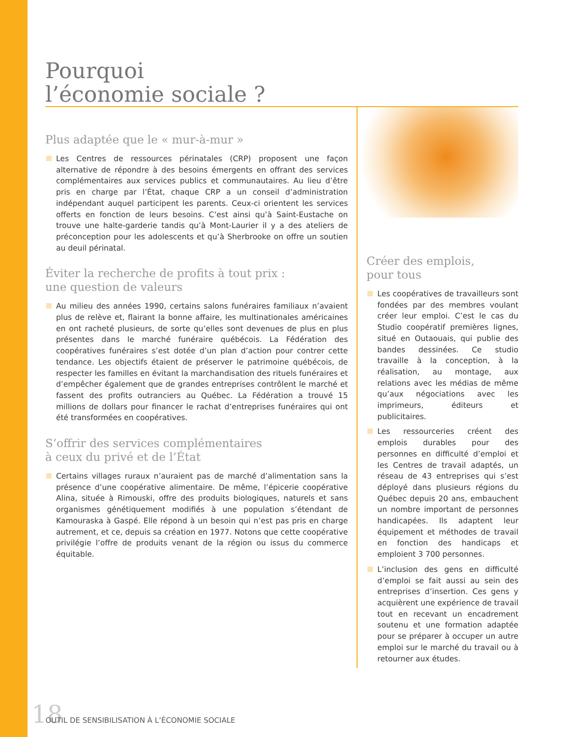Pourquoi
l’économie sociale ?
Plus adaptée que le « mur-à-mur »
Les Centres de ressources périnatales (CRP) proposent une façon alternative de répondre à des besoins émergents en offrant des services complémentaires aux services publics et communautaires. Au lieu d’être pris en charge par l’État, chaque CRP a un conseil d’administration indépendant auquel participent les parents. Ceux-ci orientent les services offerts en fonction de leurs besoins. C’est ainsi qu’à Saint-Eustache on trouve une halte-garderie tandis qu’à Mont-Laurier il y a des ateliers de préconception pour les adolescents et qu’à Sherbrooke on offre un soutien au deuil périnatal.
Éviter la recherche de profits à tout prix :
une question de valeurs
Au milieu des années 1990, certains salons funéraires familiaux n’avaient plus de relève et, flairant la bonne affaire, les multinationales américaines en ont racheté plusieurs, de sorte qu’elles sont devenues de plus en plus présentes dans le marché funéraire québécois. La Fédération des coopératives funéraires s’est dotée d’un plan d’action pour contrer cette tendance. Les objectifs étaient de préserver le patrimoine québécois, de respecter les familles en évitant la marchandisation des rituels funéraires et d’empêcher également que de grandes entreprises contrôlent le marché et fassent des profits outranciers au Québec. La Fédération a trouvé 15 millions de dollars pour financer le rachat d’entreprises funéraires qui ont été transformées en coopératives.
S’offrir des services complémentaires
à ceux du privé et de l’État
Certains villages ruraux n’auraient pas de marché d’alimentation sans la présence d’une coopérative alimentaire. De même, l’épicerie coopérative Alina, située à Rimouski, offre des produits biologiques, naturels et sans organismes génétiquement modifiés à une population s’étendant de Kamouraska à Gaspé. Elle répond à un besoin qui n’est pas pris en charge autrement, et ce, depuis sa création en 1977. Notons que cette coopérative privilégie l’offre de produits venant de la région ou issus du commerce équitable.
Créer des emplois,
pour tous
Les coopératives de travailleurs sont fondées par des membres voulant créer leur emploi. C’est le cas du Studio coopératif premières lignes, situé en Outaouais, qui publie des bandes dessinées. Ce studio travaille à la conception, à la réalisation, au montage, aux relations avec les médias de même qu’aux négociations avec les imprimeurs, éditeurs et publicitaires.
Les ressourceries créent des emplois durables pour des personnes en difficulté d’emploi et les Centres de travail adaptés, un réseau de 43 entreprises qui s’est déployé dans plusieurs régions du Québec depuis 20 ans, embauchent un nombre important de personnes handicapées. Ils adaptent leur équipement et méthodes de travail en fonction des handicaps et emploient 3 700 personnes.
L’inclusion des gens en difficulté d’emploi se fait aussi au sein des entreprises d’insertion. Ces gens y acquièrent une expérience de travail tout en recevant un encadrement soutenu et une formation adaptée pour se préparer à occuper un autre emploi sur le marché du travail ou à retourner aux études.
18 OUTIL DE SENSIBILISATION À L’ÉCONOMIE SOCIALE